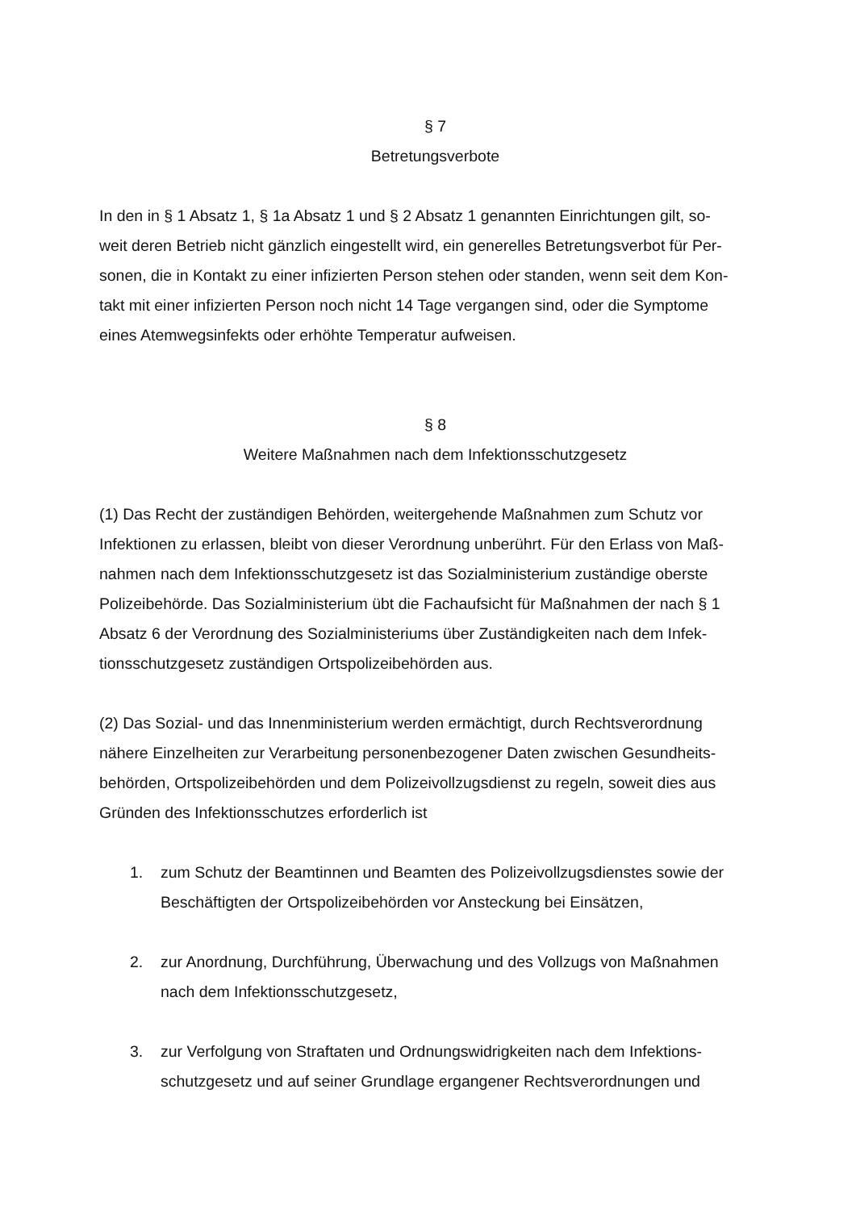§ 7
Betretungsverbote
In den in § 1 Absatz 1, § 1a Absatz 1 und § 2 Absatz 1 genannten Einrichtungen gilt, so-
weit deren Betrieb nicht gänzlich eingestellt wird, ein generelles Betretungsverbot für Per-
sonen, die in Kontakt zu einer infizierten Person stehen oder standen, wenn seit dem Kon-
takt mit einer infizierten Person noch nicht 14 Tage vergangen sind, oder die Symptome
eines Atemwegsinfekts oder erhöhte Temperatur aufweisen.
§ 8
Weitere Maßnahmen nach dem Infektionsschutzgesetz
(1) Das Recht der zuständigen Behörden, weitergehende Maßnahmen zum Schutz vor
Infektionen zu erlassen, bleibt von dieser Verordnung unberührt. Für den Erlass von Maß-
nahmen nach dem Infektionsschutzgesetz ist das Sozialministerium zuständige oberste
Polizeibehörde. Das Sozialministerium übt die Fachaufsicht für Maßnahmen der nach § 1
Absatz 6 der Verordnung des Sozialministeriums über Zuständigkeiten nach dem Infek-
tionsschutzgesetz zuständigen Ortspolizeibehörden aus.
(2) Das Sozial- und das Innenministerium werden ermächtigt, durch Rechtsverordnung
nähere Einzelheiten zur Verarbeitung personenbezogener Daten zwischen Gesundheits-
behörden, Ortspolizeibehörden und dem Polizeivollzugsdienst zu regeln, soweit dies aus
Gründen des Infektionsschutzes erforderlich ist
1. zum Schutz der Beamtinnen und Beamten des Polizeivollzugsdienstes sowie der
Beschäftigten der Ortspolizeibehörden vor Ansteckung bei Einsätzen,
2. zur Anordnung, Durchführung, Überwachung und des Vollzugs von Maßnahmen
nach dem Infektionsschutzgesetz,
3. zur Verfolgung von Straftaten und Ordnungswidrigkeiten nach dem Infektions-
schutzgesetz und auf seiner Grundlage ergangener Rechtsverordnungen und